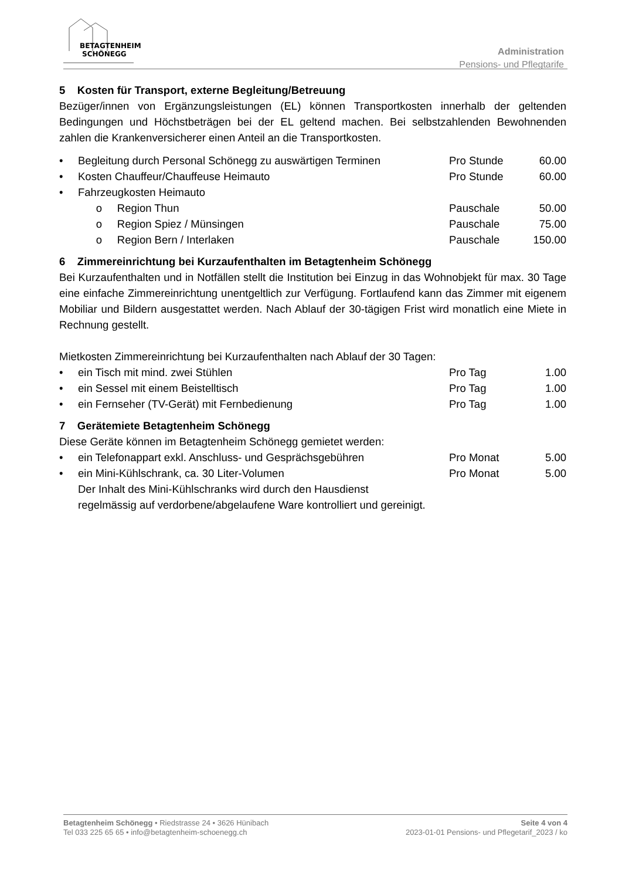BETAGTENHEIM
SCHÖNEGG
Administration
Pensions- und Pflegtarife
5 Kosten für Transport, externe Begleitung/Betreuung
Bezüger/innen von Ergänzungsleistungen (EL) können Transportkosten innerhalb der geltenden Bedingungen und Höchstbeträgen bei der EL geltend machen. Bei selbstzahlenden Bewohnenden zahlen die Krankenversicherer einen Anteil an die Transportkosten.
| • | Begleitung durch Personal Schönegg zu auswärtigen Terminen | Pro Stunde | 60.00 |
| • | Kosten Chauffeur/Chauffeuse Heimauto | Pro Stunde | 60.00 |
| • | Fahrzeugkosten Heimauto | | |
| | o Region Thun | Pauschale | 50.00 |
| | o Region Spiez / Münsingen | Pauschale | 75.00 |
| | o Region Bern / Interlaken | Pauschale | 150.00 |
6 Zimmereinrichtung bei Kurzaufenthalten im Betagtenheim Schönegg
Bei Kurzaufenthalten und in Notfällen stellt die Institution bei Einzug in das Wohnobjekt für max. 30 Tage eine einfache Zimmereinrichtung unentgeltlich zur Verfügung. Fortlaufend kann das Zimmer mit eigenem Mobiliar und Bildern ausgestattet werden. Nach Ablauf der 30-tägigen Frist wird monatlich eine Miete in Rechnung gestellt.
Mietkosten Zimmereinrichtung bei Kurzaufenthalten nach Ablauf der 30 Tagen:
| • | ein Tisch mit mind. zwei Stühlen | Pro Tag | 1.00 |
| • | ein Sessel mit einem Beistelltisch | Pro Tag | 1.00 |
| • | ein Fernseher (TV-Gerät) mit Fernbedienung | Pro Tag | 1.00 |
7 Gerätemiete Betagtenheim Schönegg
Diese Geräte können im Betagtenheim Schönegg gemietet werden:
| • | ein Telefonappart exkl. Anschluss- und Gesprächsgebühren | Pro Monat | 5.00 |
| • | ein Mini-Kühlschrank, ca. 30 Liter-Volumen | Pro Monat | 5.00 |
| | Der Inhalt des Mini-Kühlschranks wird durch den Hausdienst | | |
| | regelmässig auf verdorbene/abgelaufene Ware kontrolliert und gereinigt. | | |
Betagtenheim Schönegg • Riedstrasse 24 • 3626 Hünibach
Tel 033 225 65 65 • info@betagtenheim-schoenegg.ch
Seite 4 von 4
2023-01-01 Pensions- und Pflegetarif_2023 / ko